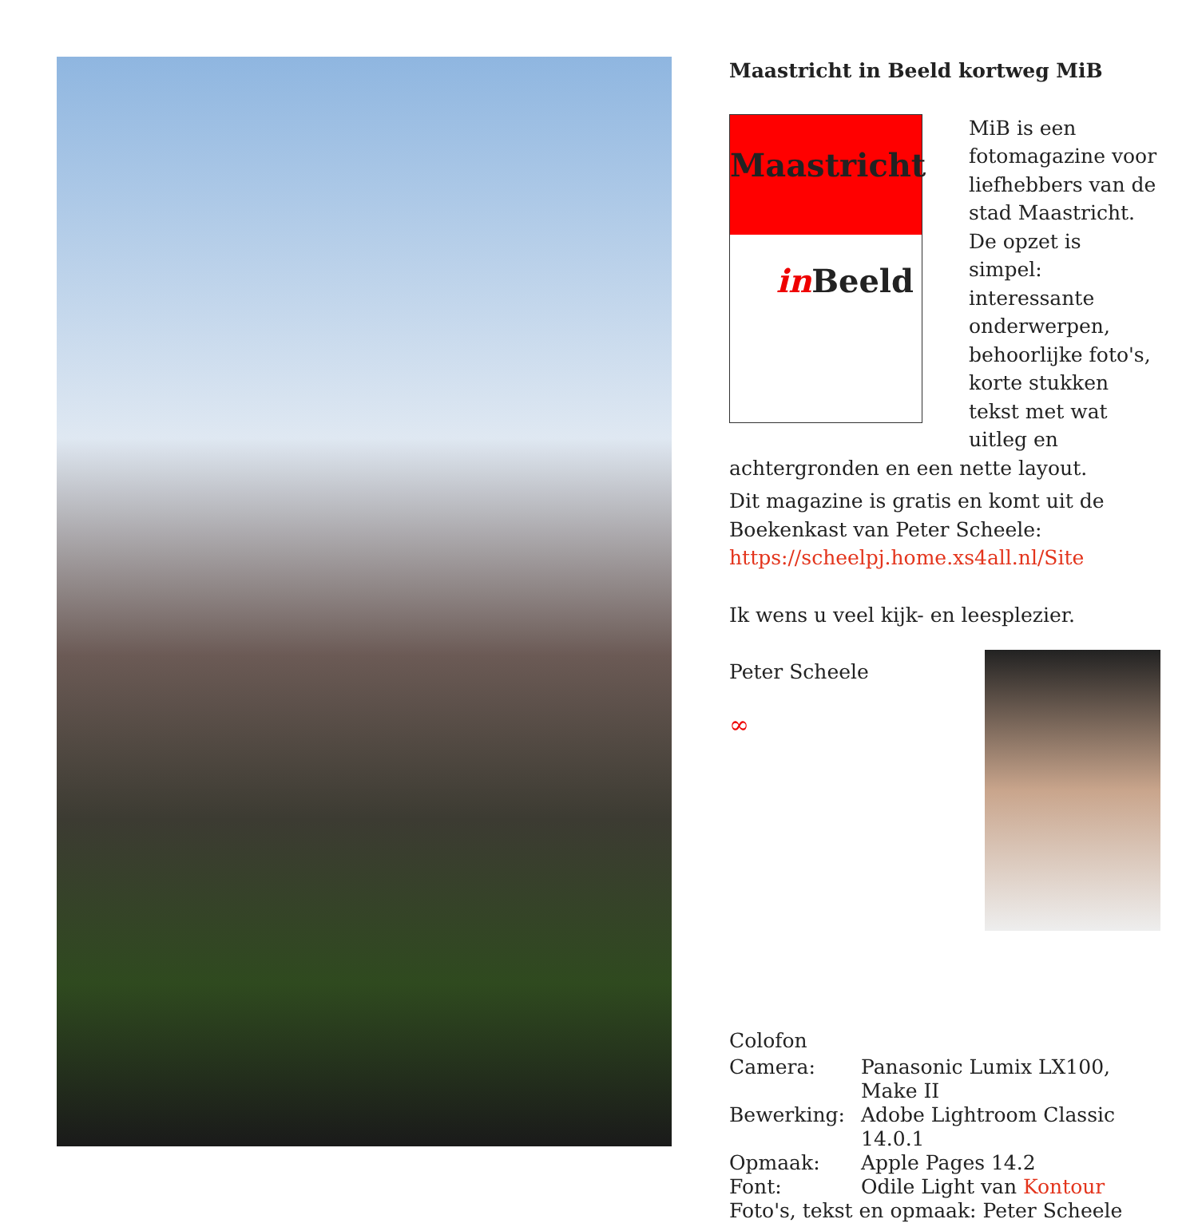Maastricht in Beeld kortweg MiB
Maastricht
in Beeld
MiB is een fotomagazine voor liefhebbers van de stad Maastricht. De opzet is simpel: interessante onderwerpen, behoorlijke foto's, korte stukken tekst met wat uitleg en achtergronden en een nette layout.
Dit magazine is gratis en komt uit de Boekenkast van Peter Scheele: https://scheelpj.home.xs4all.nl/Site
Ik wens u veel kijk- en leesplezier.
Peter Scheele
∞
Colofon
| Camera: | Panasonic Lumix LX100, Make II |
| Bewerking: | Adobe Lightroom Classic 14.0.1 |
| Opmaak: | Apple Pages 14.2 |
| Font: | Odile Light van Kontour |
| Foto's, tekst en opmaak: Peter Scheele | |